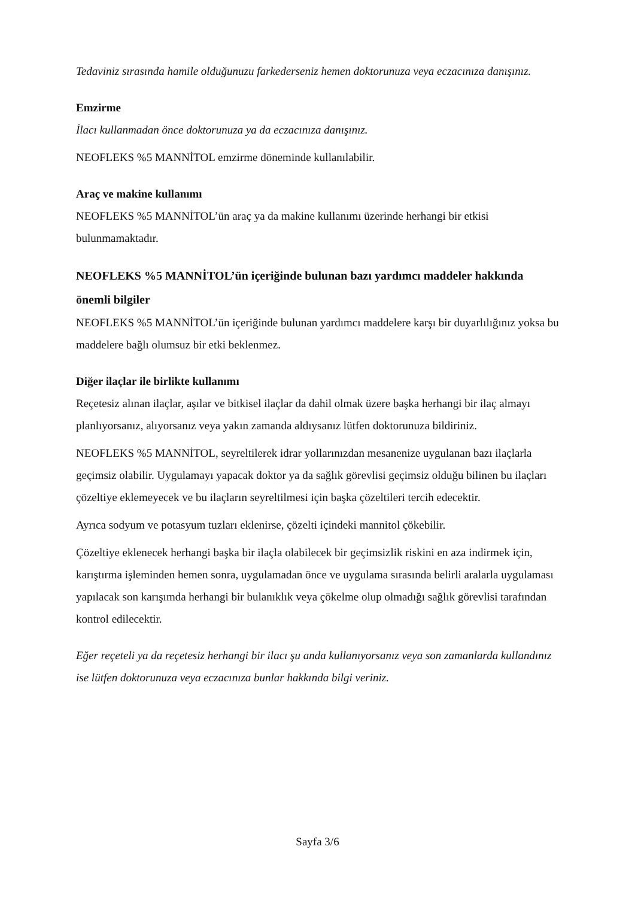Tedaviniz sırasında hamile olduğunuzu farkederseniz hemen doktorunuza veya eczacınıza danışınız.
Emzirme
İlacı kullanmadan önce doktorunuza ya da eczacınıza danışınız.
NEOFLEKS %5 MANNİTOL emzirme döneminde kullanılabilir.
Araç ve makine kullanımı
NEOFLEKS %5 MANNİTOL’ün araç ya da makine kullanımı üzerinde herhangi bir etkisi bulunmamaktadır.
NEOFLEKS %5 MANNİTOL’ün içeriğinde bulunan bazı yardımcı maddeler hakkında önemli bilgiler
NEOFLEKS %5 MANNİTOL’ün içeriğinde bulunan yardımcı maddelere karşı bir duyarlılığınız yoksa bu maddelere bağlı olumsuz bir etki beklenmez.
Diğer ilaçlar ile birlikte kullanımı
Reçetesiz alınan ilaçlar, aşılar ve bitkisel ilaçlar da dahil olmak üzere başka herhangi bir ilaç almayı planlıyorsanız, alıyorsanız veya yakın zamanda aldıysanız lütfen doktorunuza bildiriniz.
NEOFLEKS %5 MANNİTOL, seyreltilerek idrar yollarınızdan mesanenize uygulanan bazı ilaçlarla geçimsiz olabilir. Uygulamayı yapacak doktor ya da sağlık görevlisi geçimsiz olduğu bilinen bu ilaçları çözeltiye eklemeyecek ve bu ilaçların seyreltilmesi için başka çözeltileri tercih edecektir.
Ayrıca sodyum ve potasyum tuzları eklenirse, çözelti içindeki mannitol çökebilir.
Çözeltiye eklenecek herhangi başka bir ilaçla olabilecek bir geçimsizlik riskini en aza indirmek için, karıştırma işleminden hemen sonra, uygulamadan önce ve uygulama sırasında belirli aralarla uygulaması yapılacak son karışımda herhangi bir bulanıklık veya çökelme olup olmadığı sağlık görevlisi tarafından kontrol edilecektir.
Eğer reçeteli ya da reçetesiz herhangi bir ilacı şu anda kullanıyorsanız veya son zamanlarda kullandınız ise lütfen doktorunuza veya eczacınıza bunlar hakkında bilgi veriniz.
Sayfa 3/6